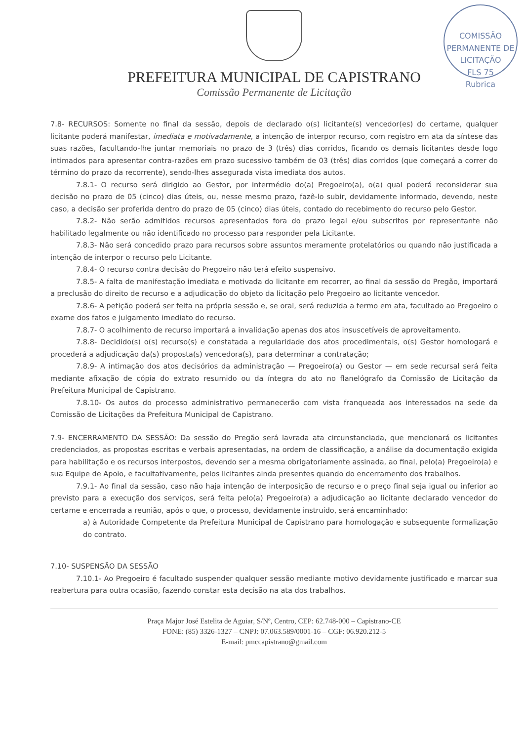PREFEITURA MUNICIPAL DE CAPISTRANO
Comissão Permanente de Licitação
COMISSÃO PERMANENTE DE LICITAÇÃO
FLS 75
Rubrica
7.8- RECURSOS: Somente no final da sessão, depois de declarado o(s) licitante(s) vencedor(es) do certame, qualquer licitante poderá manifestar, imediata e motivadamente, a intenção de interpor recurso, com registro em ata da síntese das suas razões, facultando-lhe juntar memoriais no prazo de 3 (três) dias corridos, ficando os demais licitantes desde logo intimados para apresentar contra-razões em prazo sucessivo também de 03 (três) dias corridos (que começará a correr do término do prazo da recorrente), sendo-lhes assegurada vista imediata dos autos.
7.8.1- O recurso será dirigido ao Gestor, por intermédio do(a) Pregoeiro(a), o(a) qual poderá reconsiderar sua decisão no prazo de 05 (cinco) dias úteis, ou, nesse mesmo prazo, fazê-lo subir, devidamente informado, devendo, neste caso, a decisão ser proferida dentro do prazo de 05 (cinco) dias úteis, contado do recebimento do recurso pelo Gestor.
7.8.2- Não serão admitidos recursos apresentados fora do prazo legal e/ou subscritos por representante não habilitado legalmente ou não identificado no processo para responder pela Licitante.
7.8.3- Não será concedido prazo para recursos sobre assuntos meramente protelatórios ou quando não justificada a intenção de interpor o recurso pelo Licitante.
7.8.4- O recurso contra decisão do Pregoeiro não terá efeito suspensivo.
7.8.5- A falta de manifestação imediata e motivada do licitante em recorrer, ao final da sessão do Pregão, importará a preclusão do direito de recurso e a adjudicação do objeto da licitação pelo Pregoeiro ao licitante vencedor.
7.8.6- A petição poderá ser feita na própria sessão e, se oral, será reduzida a termo em ata, facultado ao Pregoeiro o exame dos fatos e julgamento imediato do recurso.
7.8.7- O acolhimento de recurso importará a invalidação apenas dos atos insuscetíveis de aproveitamento.
7.8.8- Decidido(s) o(s) recurso(s) e constatada a regularidade dos atos procedimentais, o(s) Gestor homologará e procederá a adjudicação da(s) proposta(s) vencedora(s), para determinar a contratação;
7.8.9- A intimação dos atos decisórios da administração — Pregoeiro(a) ou Gestor — em sede recursal será feita mediante afixação de cópia do extrato resumido ou da íntegra do ato no flanelógrafo da Comissão de Licitação da Prefeitura Municipal de Capistrano.
7.8.10- Os autos do processo administrativo permanecerão com vista franqueada aos interessados na sede da Comissão de Licitações da Prefeitura Municipal de Capistrano.
7.9- ENCERRAMENTO DA SESSÃO: Da sessão do Pregão será lavrada ata circunstanciada, que mencionará os licitantes credenciados, as propostas escritas e verbais apresentadas, na ordem de classificação, a análise da documentação exigida para habilitação e os recursos interpostos, devendo ser a mesma obrigatoriamente assinada, ao final, pelo(a) Pregoeiro(a) e sua Equipe de Apoio, e facultativamente, pelos licitantes ainda presentes quando do encerramento dos trabalhos.
7.9.1- Ao final da sessão, caso não haja intenção de interposição de recurso e o preço final seja igual ou inferior ao previsto para a execução dos serviços, será feita pelo(a) Pregoeiro(a) a adjudicação ao licitante declarado vencedor do certame e encerrada a reunião, após o que, o processo, devidamente instruído, será encaminhado:
a) à Autoridade Competente da Prefeitura Municipal de Capistrano para homologação e subsequente formalização do contrato.
7.10- SUSPENSÃO DA SESSÃO
7.10.1- Ao Pregoeiro é facultado suspender qualquer sessão mediante motivo devidamente justificado e marcar sua reabertura para outra ocasião, fazendo constar esta decisão na ata dos trabalhos.
Praça Major José Estelita de Aguiar, S/Nº, Centro, CEP: 62.748-000 – Capistrano-CE
FONE: (85) 3326-1327 – CNPJ: 07.063.589/0001-16 – CGF: 06.920.212-5
E-mail: pmccapistrano@gmail.com